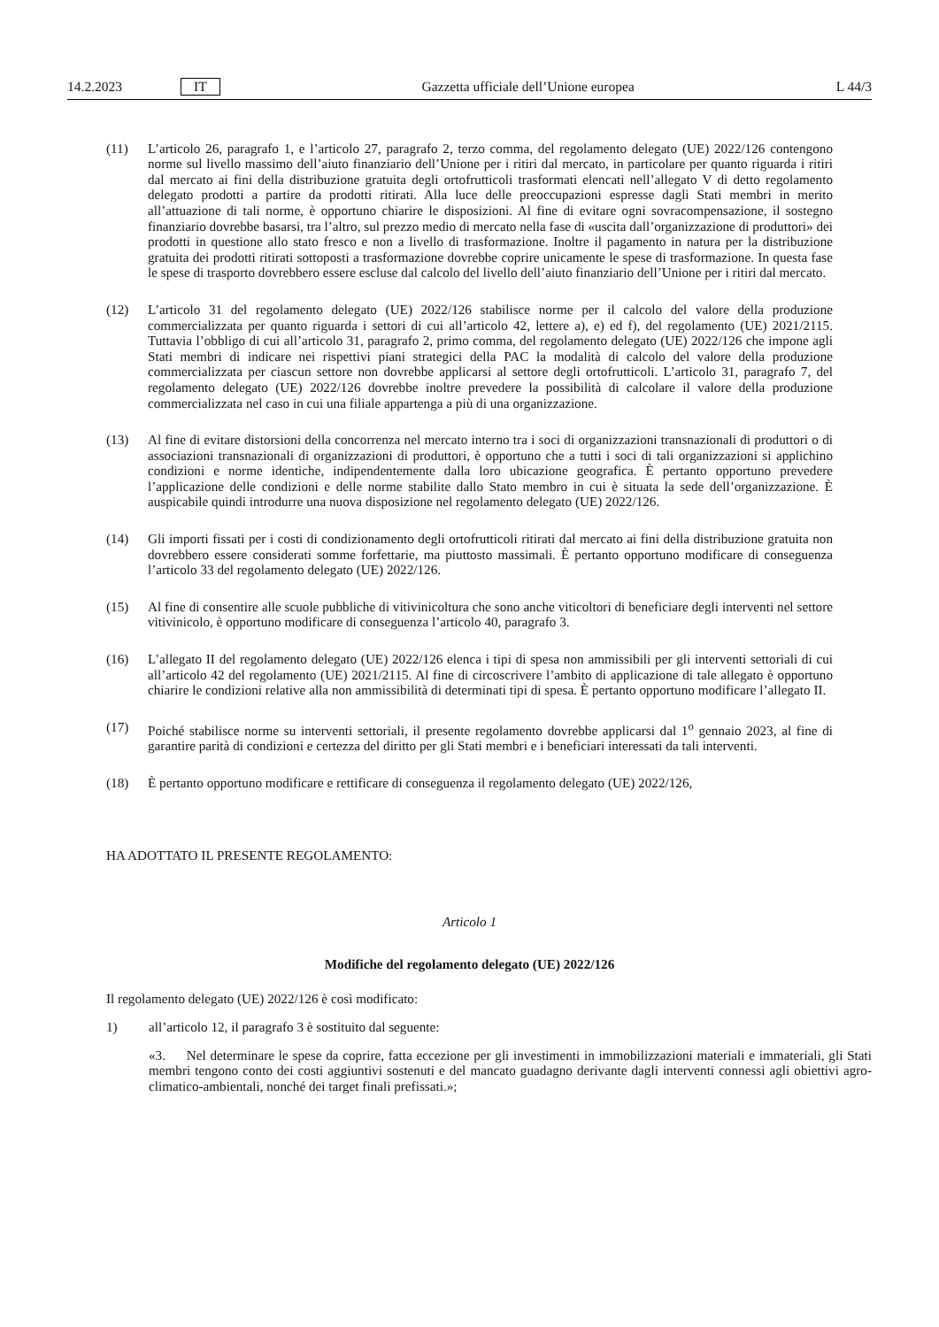14.2.2023 IT Gazzetta ufficiale dell’Unione europea L 44/3
(11) L’articolo 26, paragrafo 1, e l’articolo 27, paragrafo 2, terzo comma, del regolamento delegato (UE) 2022/126 contengono norme sul livello massimo dell’aiuto finanziario dell’Unione per i ritiri dal mercato, in particolare per quanto riguarda i ritiri dal mercato ai fini della distribuzione gratuita degli ortofrutticoli trasformati elencati nell’allegato V di detto regolamento delegato prodotti a partire da prodotti ritirati. Alla luce delle preoccupazioni espresse dagli Stati membri in merito all’attuazione di tali norme, è opportuno chiarire le disposizioni. Al fine di evitare ogni sovracompensazione, il sostegno finanziario dovrebbe basarsi, tra l’altro, sul prezzo medio di mercato nella fase di «uscita dall’organizzazione di produttori» dei prodotti in questione allo stato fresco e non a livello di trasformazione. Inoltre il pagamento in natura per la distribuzione gratuita dei prodotti ritirati sottoposti a trasformazione dovrebbe coprire unicamente le spese di trasformazione. In questa fase le spese di trasporto dovrebbero essere escluse dal calcolo del livello dell’aiuto finanziario dell’Unione per i ritiri dal mercato.
(12) L’articolo 31 del regolamento delegato (UE) 2022/126 stabilisce norme per il calcolo del valore della produzione commercializzata per quanto riguarda i settori di cui all’articolo 42, lettere a), e) ed f), del regolamento (UE) 2021/2115. Tuttavia l’obbligo di cui all’articolo 31, paragrafo 2, primo comma, del regolamento delegato (UE) 2022/126 che impone agli Stati membri di indicare nei rispettivi piani strategici della PAC la modalità di calcolo del valore della produzione commercializzata per ciascun settore non dovrebbe applicarsi al settore degli ortofrutticoli. L’articolo 31, paragrafo 7, del regolamento delegato (UE) 2022/126 dovrebbe inoltre prevedere la possibilità di calcolare il valore della produzione commercializzata nel caso in cui una filiale appartenga a più di una organizzazione.
(13) Al fine di evitare distorsioni della concorrenza nel mercato interno tra i soci di organizzazioni transnazionali di produttori o di associazioni transnazionali di organizzazioni di produttori, è opportuno che a tutti i soci di tali organizzazioni si applichino condizioni e norme identiche, indipendentemente dalla loro ubicazione geografica. È pertanto opportuno prevedere l’applicazione delle condizioni e delle norme stabilite dallo Stato membro in cui è situata la sede dell’organizzazione. È auspicabile quindi introdurre una nuova disposizione nel regolamento delegato (UE) 2022/126.
(14) Gli importi fissati per i costi di condizionamento degli ortofrutticoli ritirati dal mercato ai fini della distribuzione gratuita non dovrebbero essere considerati somme forfettarie, ma piuttosto massimali. È pertanto opportuno modificare di conseguenza l’articolo 33 del regolamento delegato (UE) 2022/126.
(15) Al fine di consentire alle scuole pubbliche di vitivinicoltura che sono anche viticoltori di beneficiare degli interventi nel settore vitivinicolo, è opportuno modificare di conseguenza l’articolo 40, paragrafo 3.
(16) L’allegato II del regolamento delegato (UE) 2022/126 elenca i tipi di spesa non ammissibili per gli interventi settoriali di cui all’articolo 42 del regolamento (UE) 2021/2115. Al fine di circoscrivere l’ambito di applicazione di tale allegato è opportuno chiarire le condizioni relative alla non ammissibilità di determinati tipi di spesa. È pertanto opportuno modificare l’allegato II.
(17) Poiché stabilisce norme su interventi settoriali, il presente regolamento dovrebbe applicarsi dal 1<sup>o</sup> gennaio 2023, al fine di garantire parità di condizioni e certezza del diritto per gli Stati membri e i beneficiari interessati da tali interventi.
(18) È pertanto opportuno modificare e rettificare di conseguenza il regolamento delegato (UE) 2022/126,
HA ADOTTATO IL PRESENTE REGOLAMENTO:
Articolo 1
Modifiche del regolamento delegato (UE) 2022/126
Il regolamento delegato (UE) 2022/126 è così modificato:
1) all’articolo 12, il paragrafo 3 è sostituito dal seguente:
«3. Nel determinare le spese da coprire, fatta eccezione per gli investimenti in immobilizzazioni materiali e immateriali, gli Stati membri tengono conto dei costi aggiuntivi sostenuti e del mancato guadagno derivante dagli interventi connessi agli obiettivi agro-climatico-ambientali, nonché dei target finali prefissati.»;